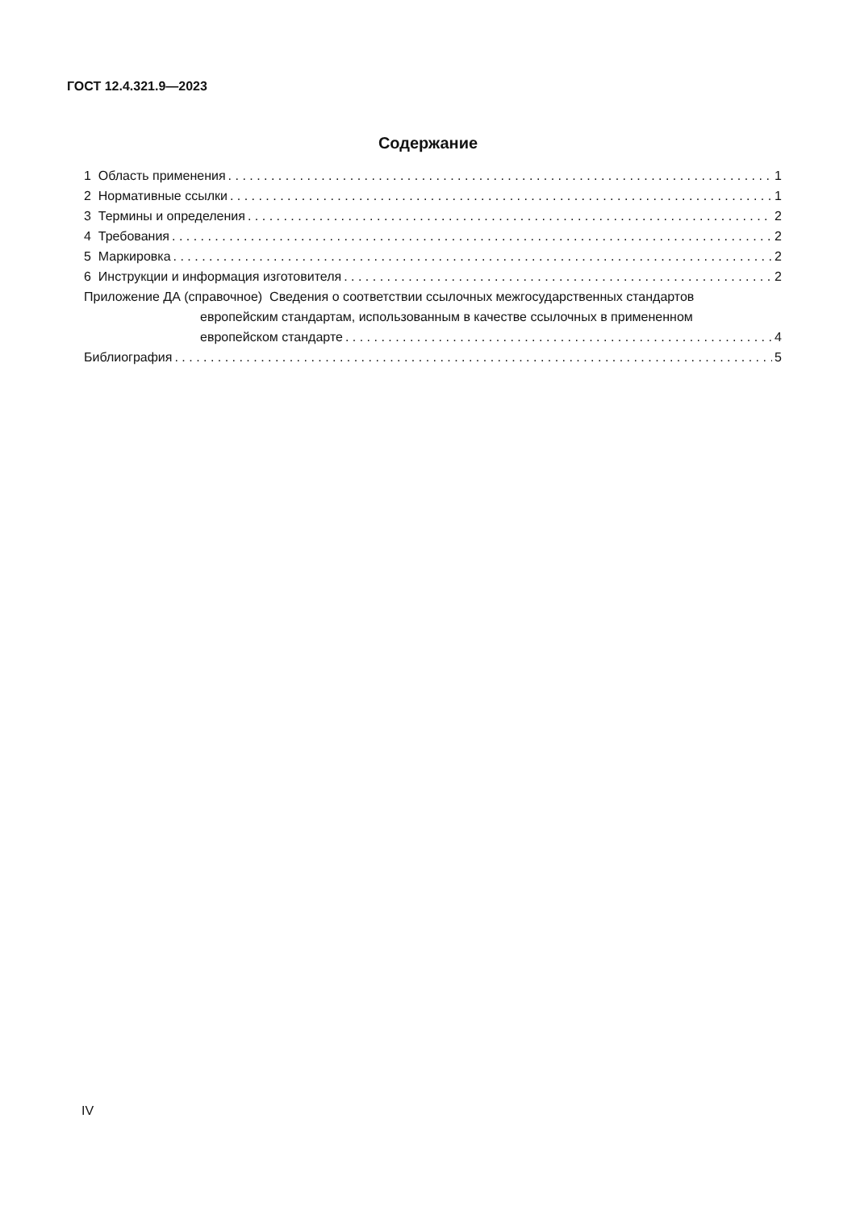ГОСТ 12.4.321.9—2023
Содержание
1 Область применения 1
2 Нормативные ссылки 1
3 Термины и определения 2
4 Требования 2
5 Маркировка 2
6 Инструкции и информация изготовителя 2
Приложение ДА (справочное) Сведения о соответствии ссылочных межгосударственных стандартов
европейским стандартам, использованным в качестве ссылочных в примененном
европейском стандарте 4
Библиография 5
IV